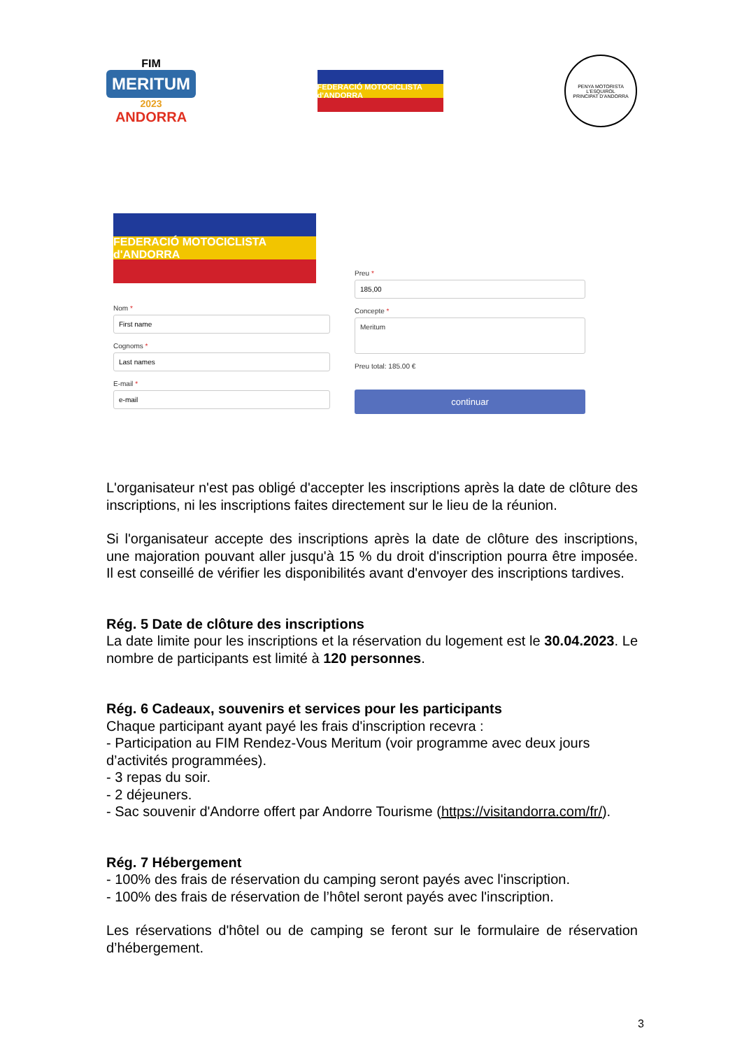FIM
MERITUM
2023
ANDORRA
FEDERACIÓ MOTOCICLISTA d'ANDORRA
PENYA MOTORISTA L'ESQUIROL
PRINCIPAT D'ANDORRA
FEDERACIÓ MOTOCICLISTA d'ANDORRA
Nom *
Cognoms *
E-mail *
Preu *
Concepte *
Meritum
Preu total: 185.00 €
continuar
L'organisateur n'est pas obligé d'accepter les inscriptions après la date de clôture des inscriptions, ni les inscriptions faites directement sur le lieu de la réunion.
Si l'organisateur accepte des inscriptions après la date de clôture des inscriptions, une majoration pouvant aller jusqu'à 15 % du droit d'inscription pourra être imposée. Il est conseillé de vérifier les disponibilités avant d'envoyer des inscriptions tardives.
Rég. 5 Date de clôture des inscriptions
La date limite pour les inscriptions et la réservation du logement est le 30.04.2023. Le nombre de participants est limité à 120 personnes.
Rég. 6 Cadeaux, souvenirs et services pour les participants
Chaque participant ayant payé les frais d'inscription recevra :
- Participation au FIM Rendez-Vous Meritum (voir programme avec deux jours d’activités programmées).
- 3 repas du soir.
- 2 déjeuners.
- Sac souvenir d'Andorre offert par Andorre Tourisme (https://visitandorra.com/fr/).
Rég. 7 Hébergement
- 100% des frais de réservation du camping seront payés avec l'inscription.
- 100% des frais de réservation de l’hôtel seront payés avec l'inscription.
Les réservations d'hôtel ou de camping se feront sur le formulaire de réservation d’hébergement.
3